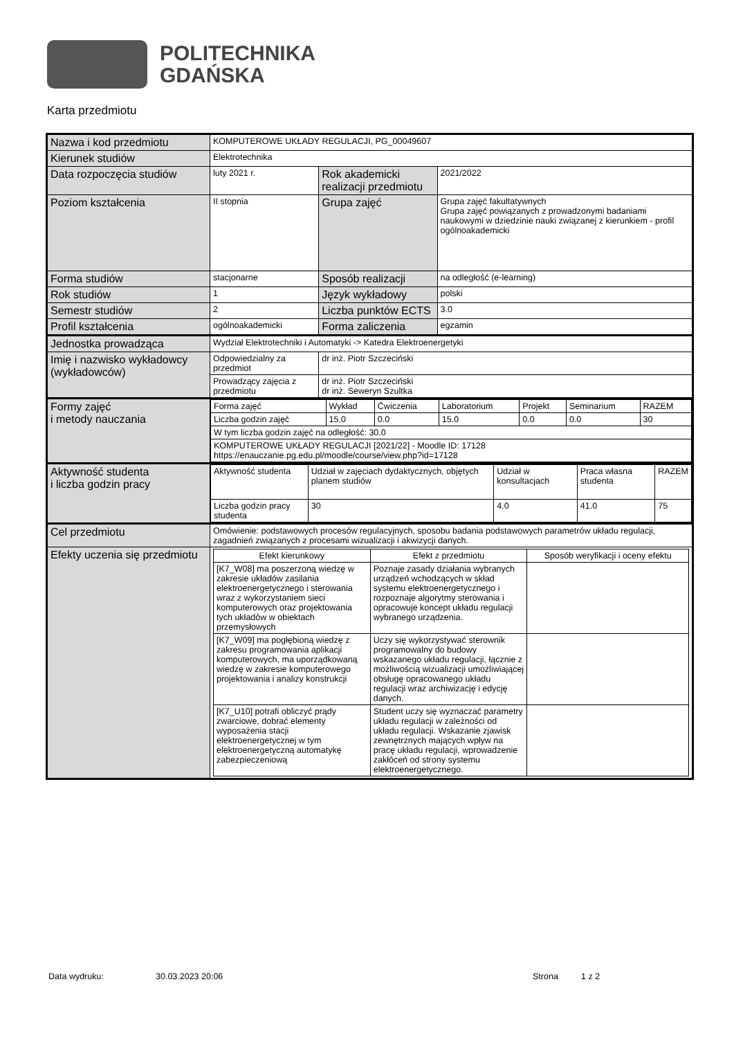POLITECHNIKA
GDAŃSKA
Karta przedmiotu
| Nazwa i kod przedmiotu | KOMPUTEROWE UKŁADY REGULACJI, PG_00049607 | | |
| Kierunek studiów | Elektrotechnika | | |
| Data rozpoczęcia studiów | luty 2021 r. | Rok akademicki realizacji przedmiotu | 2021/2022 |
| Poziom kształcenia | II stopnia | Grupa zajęć | Grupa zajęć fakultatywnych Grupa zajęć powiązanych z prowadzonymi badaniami naukowymi w dziedzinie nauki związanej z kierunkiem - profil ogólnoakademicki |
| Forma studiów | stacjonarne | Sposób realizacji | na odległość (e-learning) |
| Rok studiów | 1 | Język wykładowy | polski |
| Semestr studiów | 2 | Liczba punktów ECTS | 3.0 |
| Profil kształcenia | ogólnoakademicki | Forma zaliczenia | egzamin |
| Jednostka prowadząca | Wydział Elektrotechniki i Automatyki -> Katedra Elektroenergetyki | | |
| Imię i nazwisko wykładowcy (wykładowców) | Odpowiedzialny za przedmiot | dr inż. Piotr Szczeciński | |
| | Prowadzący zajęcia z przedmiotu | dr inż. Piotr Szczeciński dr inż. Seweryn Szultka | |
| Formy zajęć i metody nauczania | / Forma zajęć / Wykład / Ćwiczenia / Laboratorium / Projekt / Seminarium / RAZEM / / Liczba godzin zajęć / 15.0 / 0.0 / 15.0 / 0.0 / 0.0 / 30 / / W tym liczba godzin zajęć na odległość: 30.0 / / / / / / / / KOMPUTEROWE UKŁADY REGULACJI [2021/22] - Moodle ID: 17128 https://enauczanie.pg.edu.pl/moodle/course/view.php?id=17128 / / / / / / / | | |
| Aktywność studenta i liczba godzin pracy | / Aktywność studenta / Udział w zajęciach dydaktycznych, objętych planem studiów / Udział w konsultacjach / Praca własna studenta / RAZEM / / Liczba godzin pracy studenta / 30 / 4.0 / 41.0 / 75 / | | |
| Cel przedmiotu | Omówienie: podstawowych procesów regulacyjnych, sposobu badania podstawowych parametrów układu regulacji, zagadnień związanych z procesami wizualizacji i akwizycji danych. | | |
| Efekty uczenia się przedmiotu | / Efekt kierunkowy / Efekt z przedmiotu / Sposób weryfikacji i oceny efektu / / --- / --- / --- / / [K7_W08] ma poszerzoną wiedzę w zakresie układów zasilania elektroenergetycznego i sterowania wraz z wykorzystaniem sieci komputerowych oraz projektowania tych układów w obiektach przemysłowych / Poznaje zasady działania wybranych urządzeń wchodzących w skład systemu elektroenergetycznego i rozpoznaje algorytmy sterowania i opracowuje koncept układu regulacji wybranego urządzenia. / / / [K7_W09] ma pogłębioną wiedzę z zakresu programowania aplikacji komputerowych, ma uporządkowaną wiedzę w zakresie komputerowego projektowania i analizy konstrukcji / Uczy się wykorzystywać sterownik programowalny do budowy wskazanego układu regulacji, łącznie z możliwością wizualizacji umożliwiającej obsługę opracowanego układu regulacji wraz archiwizację i edycję danych. / / / [K7_U10] potrafi obliczyć prądy zwarciowe, dobrać elementy wyposażenia stacji elektroenergetycznej w tym elektroenergetyczną automatykę zabezpieczeniową / Student uczy się wyznaczać parametry układu regulacji w zależności od układu regulacji. Wskazanie zjawisk zewnętrznych mających wpływ na pracę układu regulacji, wprowadzenie zakłóceń od strony systemu elektroenergetycznego. / / | | |
Data wydruku: 30.03.2023 20:06 Strona 1 z 2